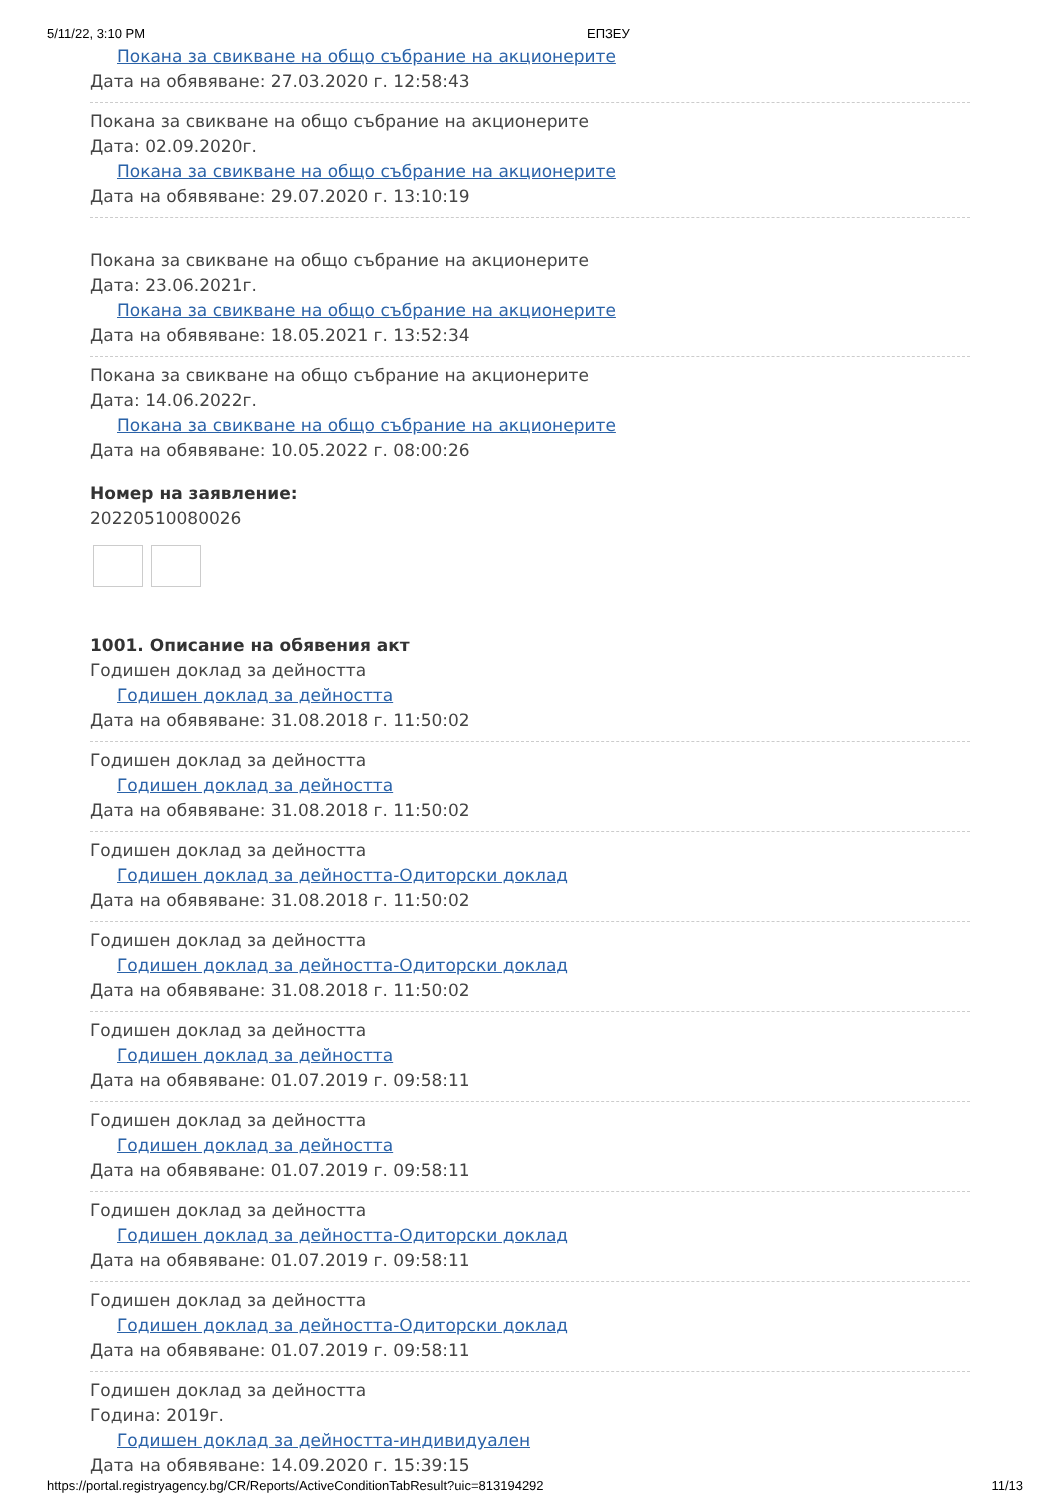5/11/22, 3:10 PM ЕПЗЕУ
Покана за свикване на общо събрание на акционерите
Дата на обявяване: 27.03.2020 г. 12:58:43
Покана за свикване на общо събрание на акционерите
Дата: 02.09.2020г.
Покана за свикване на общо събрание на акционерите
Дата на обявяване: 29.07.2020 г. 13:10:19
Покана за свикване на общо събрание на акционерите
Дата: 23.06.2021г.
Покана за свикване на общо събрание на акционерите
Дата на обявяване: 18.05.2021 г. 13:52:34
Покана за свикване на общо събрание на акционерите
Дата: 14.06.2022г.
Покана за свикване на общо събрание на акционерите
Дата на обявяване: 10.05.2022 г. 08:00:26
Номер на заявление:
20220510080026
1001. Описание на обявения акт
Годишен доклад за дейността
Годишен доклад за дейността
Дата на обявяване: 31.08.2018 г. 11:50:02
Годишен доклад за дейността
Годишен доклад за дейността
Дата на обявяване: 31.08.2018 г. 11:50:02
Годишен доклад за дейността
Годишен доклад за дейността-Одиторски доклад
Дата на обявяване: 31.08.2018 г. 11:50:02
Годишен доклад за дейността
Годишен доклад за дейността-Одиторски доклад
Дата на обявяване: 31.08.2018 г. 11:50:02
Годишен доклад за дейността
Годишен доклад за дейността
Дата на обявяване: 01.07.2019 г. 09:58:11
Годишен доклад за дейността
Годишен доклад за дейността
Дата на обявяване: 01.07.2019 г. 09:58:11
Годишен доклад за дейността
Годишен доклад за дейността-Одиторски доклад
Дата на обявяване: 01.07.2019 г. 09:58:11
Годишен доклад за дейността
Годишен доклад за дейността-Одиторски доклад
Дата на обявяване: 01.07.2019 г. 09:58:11
Годишен доклад за дейността
Година: 2019г.
Годишен доклад за дейността-индивидуален
Дата на обявяване: 14.09.2020 г. 15:39:15
https://portal.registryagency.bg/CR/Reports/ActiveConditionTabResult?uic=813194292 11/13